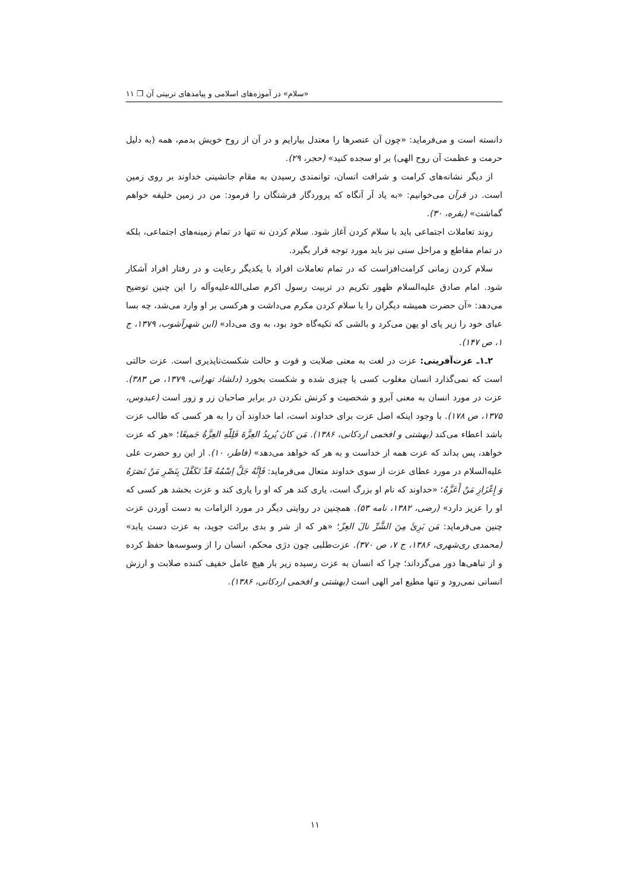«سلام» در آموزه‌های اسلامی و پیامدهای تربیتی آن ❐ ۱۱
دانسته است و می‌فرماید: «چون آن عنصرها را معتدل بیارایم و در آن از روح خویش بدمم، همه (به دلیل حرمت و عظمت آن روح الهی) بر او سجده کنید» (حجر، ۲۹).
از دیگر نشانه‌های کرامت و شرافت انسان، توانمندی رسیدن به مقام جانشینی خداوند بر روی زمین است. در قرآن می‌خوانیم: «به یاد آر آنگاه که پروردگار فرشتگان را فرمود: من در زمین خلیفه خواهم گماشت» (بقره، ۳۰).
روند تعاملات اجتماعی باید با سلام کردن آغاز شود. سلام کردن نه تنها در تمام زمینه‌های اجتماعی، بلکه در تمام مقاطع و مراحل سنی نیز باید مورد توجه قرار بگیرد.
سلام کردن زمانی کرامت‌افزاست که در تمام تعاملات افراد با یکدیگر رعایت و در رفتار افراد آشکار شود. امام صادق علیه‌السلام ظهور تکریم در تربیت رسول اکرم صلی‌الله‌علیه‌وآله را این چنین توضیح می‌دهد: «آن حضرت همیشه دیگران را با سلام کردن مکرم می‌داشت و هرکسی بر او وارد می‌شد، چه بسا عبای خود را زیر پای او پهن می‌کرد و بالشی که تکیه‌گاه خود بود، به وی می‌داد» (ابن شهرآشوب، ۱۳۷۹، ج ۱، ص ۱۴۷).
۲ـ۱ـ عزت‌آفرینی: عزت در لغت به معنی صلابت و قوت و حالت شکست‌ناپذیری است. عزت حالتی است که نمی‌گذارد انسان مغلوب کسی یا چیزی شده و شکست بخورد (دلشاد تهرانی، ۱۳۷۹، ص ۳۸۳). عزت در مورد انسان به معنی آبرو و شخصیت و کرنش نکردن در برابر صاحبان زر و زور است (عبدوس، ۱۳۷۵، ص ۱۷۸). با وجود اینکه اصل عزت برای خداوند است، اما خداوند آن را به هر کسی که طالب عزت باشد اعطاء می‌کند (بهشتی و افخمی اردکانی، ۱۳۸۶). مَن کانَ یُریدُ العِزَّةَ فَلِلّهِ العِزَّةُ جَمیعًا؛ «هر که عزت خواهد، پس بداند که عزت همه از خداست و به هر که خواهد می‌دهد» (فاطر، ۱۰). از این رو حضرت علی علیه‌السلام در مورد عطای عزت از سوی خداوند متعال می‌فرماید: فَإِنَّهُ جَلَّ اِسْمُهُ قَدْ تَکَفَّلَ بِنَصْرِ مَنْ نَصَرَهُ وَ إِعْزَازِ مَنْ أَعَزَّهُ؛ «خداوند که نام او بزرگ است، یاری کند هر که او را یاری کند و عزت بخشد هر کسی که او را عزیز دارد» (رضی، ۱۳۸۲، نامه ۵۳). همچنین در روایتی دیگر در مورد الزامات به دست آوردن عزت چنین می‌فرماید: مَن بَرِئَ مِنَ الشَّرِّ نالَ العِزّ؛ «هر که از شر و بدی برائت جوید، به عزت دست یابد» (محمدی ری‌شهری، ۱۳۸۶، ج ۷، ص ۳۷۰). عزت‌طلبی چون دژی محکم، انسان را از وسوسه‌ها حفظ کرده و از تباهی‌ها دور می‌گرداند؛ چرا که انسان به عزت رسیده زیر بار هیچ عامل خفیف کننده صلابت و ارزش انسانی نمی‌رود و تنها مطیع امر الهی است (بهشتی و افخمی اردکانی، ۱۳۸۶).
۱۱